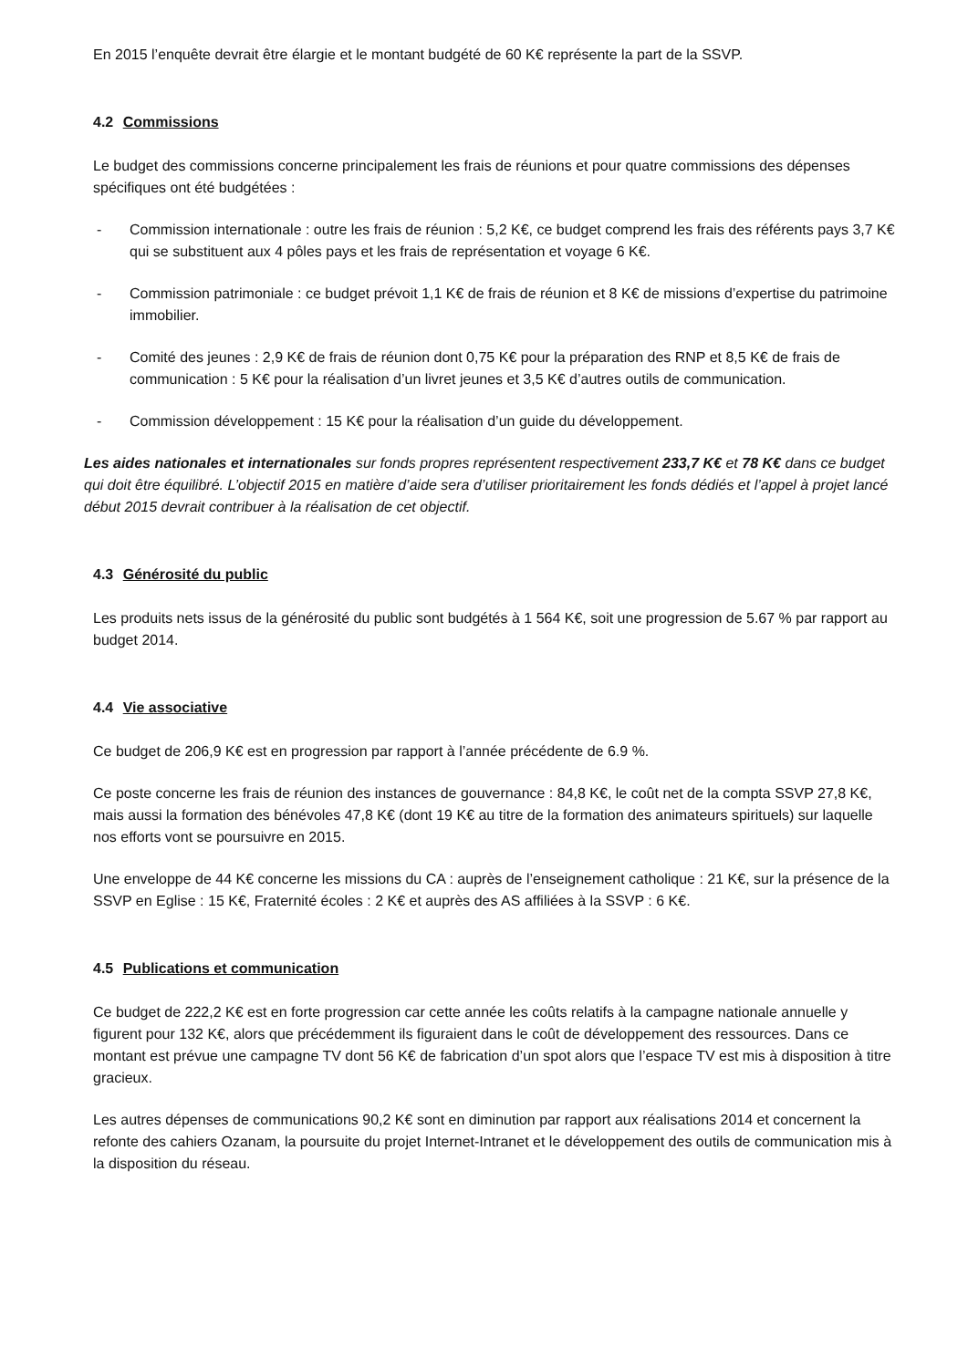En 2015 l’enquête devrait être élargie et le montant budgété de 60 K€ représente la part de la SSVP.
4.2 Commissions
Le budget des commissions concerne principalement les frais de réunions et pour quatre commissions des dépenses spécifiques ont été budgétées :
- Commission internationale : outre les frais de réunion : 5,2 K€, ce budget comprend les frais des référents pays 3,7 K€ qui se substituent aux 4 pôles pays et les frais de représentation et voyage 6 K€.
- Commission patrimoniale : ce budget prévoit 1,1 K€ de frais de réunion et 8 K€ de missions d’expertise du patrimoine immobilier.
- Comité des jeunes : 2,9 K€ de frais de réunion dont 0,75 K€ pour la préparation des RNP et 8,5 K€ de frais de communication : 5 K€ pour la réalisation d’un livret jeunes et 3,5 K€ d’autres outils de communication.
- Commission développement : 15 K€ pour la réalisation d’un guide du développement.
Les aides nationales et internationales sur fonds propres représentent respectivement 233,7 K€ et 78 K€ dans ce budget qui doit être équilibré. L’objectif 2015 en matière d’aide sera d’utiliser prioritairement les fonds dédiés et l’appel à projet lancé début 2015 devrait contribuer à la réalisation de cet objectif.
4.3 Générosité du public
Les produits nets issus de la générosité du public sont budgétés à 1 564 K€, soit une progression de 5.67 % par rapport au budget 2014.
4.4 Vie associative
Ce budget de 206,9 K€ est en progression par rapport à l’année précédente de 6.9 %.
Ce poste concerne les frais de réunion des instances de gouvernance : 84,8 K€, le coût net de la compta SSVP 27,8 K€, mais aussi la formation des bénévoles 47,8 K€ (dont 19 K€ au titre de la formation des animateurs spirituels) sur laquelle nos efforts vont se poursuivre en 2015.
Une enveloppe de 44 K€ concerne les missions du CA : auprès de l’enseignement catholique : 21 K€, sur la présence de la SSVP en Eglise : 15 K€, Fraternité écoles : 2 K€ et auprès des AS affiliées à la SSVP : 6 K€.
4.5 Publications et communication
Ce budget de 222,2 K€ est en forte progression car cette année les coûts relatifs à la campagne nationale annuelle y figurent pour 132 K€, alors que précédemment ils figuraient dans le coût de développement des ressources. Dans ce montant est prévue une campagne TV dont 56 K€ de fabrication d’un spot alors que l’espace TV est mis à disposition à titre gracieux.
Les autres dépenses de communications 90,2 K€ sont en diminution par rapport aux réalisations 2014 et concernent la refonte des cahiers Ozanam, la poursuite du projet Internet-Intranet et le développement des outils de communication mis à la disposition du réseau.